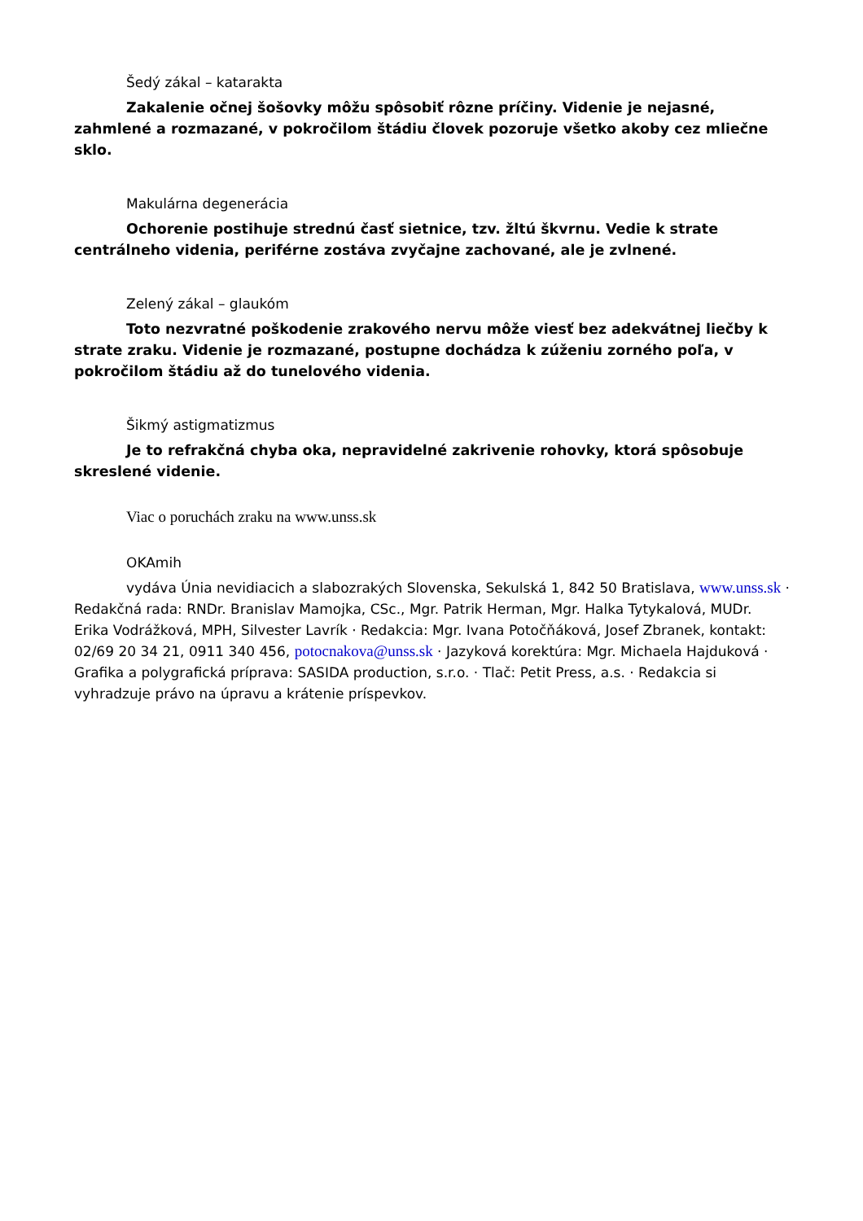Šedý zákal – katarakta
Zakalenie očnej šošovky môžu spôsobiť rôzne príčiny. Videnie je nejasné, zahmlené a rozmazané, v pokročilom štádiu človek pozoruje všetko akoby cez mliečne sklo.
Makulárna degenerácia
Ochorenie postihuje strednú časť sietnice, tzv. žltú škvrnu. Vedie k strate centrálneho videnia, periférne zostáva zvyčajne zachované, ale je zvlnené.
Zelený zákal – glaukóm
Toto nezvratné poškodenie zrakového nervu môže viesť bez adekvátnej liečby k strate zraku. Videnie je rozmazané, postupne dochádza k zúženiu zorného poľa, v pokročilom štádiu až do tunelového videnia.
Šikmý astigmatizmus
Je to refrakčná chyba oka, nepravidelné zakrivenie rohovky, ktorá spôsobuje skreslené videnie.
Viac o poruchách zraku na www.unss.sk
OKAmih
vydáva Únia nevidiacich a slabozrakých Slovenska, Sekulská 1, 842 50 Bratislava, www.unss.sk · Redakčná rada: RNDr. Branislav Mamojka, CSc., Mgr. Patrik Herman, Mgr. Halka Tytykalová, MUDr. Erika Vodrážková, MPH, Silvester Lavrík · Redakcia: Mgr. Ivana Potočňáková, Josef Zbranek, kontakt: 02/69 20 34 21, 0911 340 456, potocnakova@unss.sk · Jazyková korektúra: Mgr. Michaela Hajduková · Grafika a polygrafická príprava: SASIDA production, s.r.o. · Tlač: Petit Press, a.s. · Redakcia si vyhradzuje právo na úpravu a krátenie príspevkov.